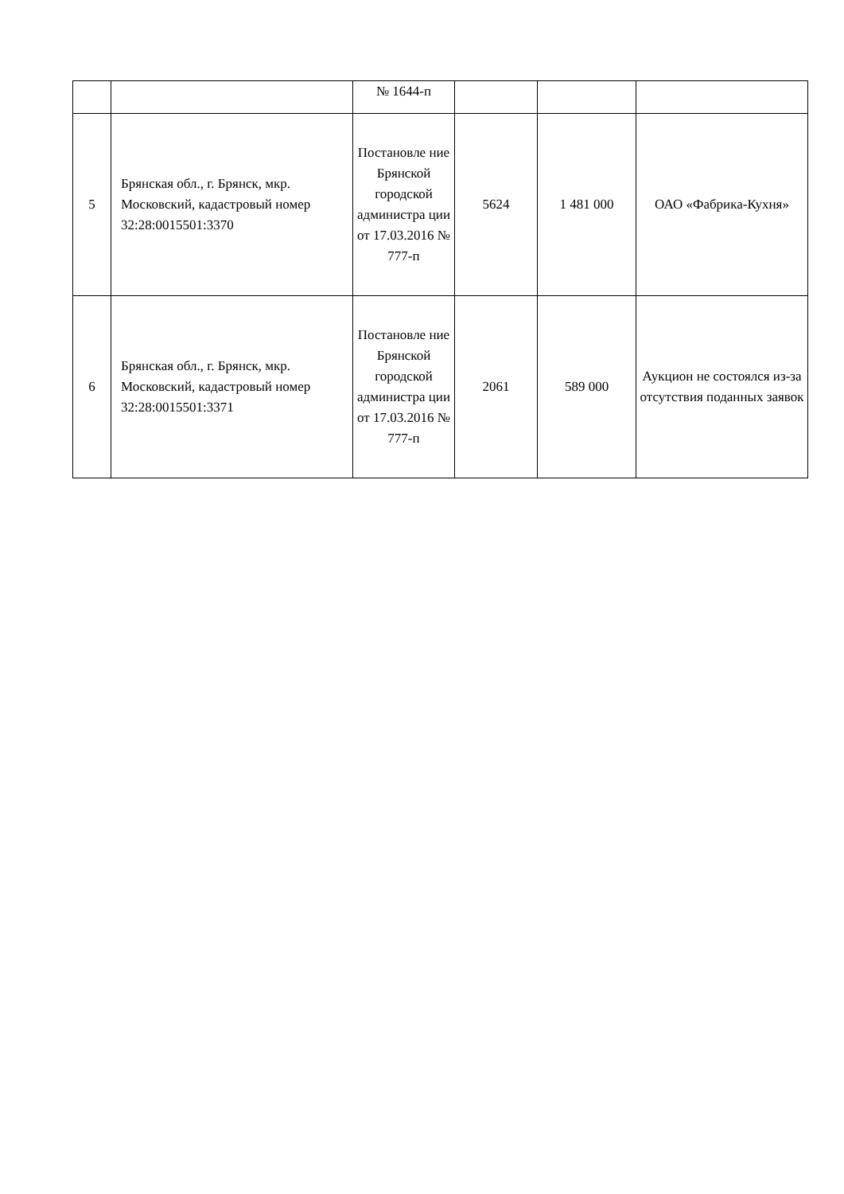| | | № 1644-п | | | |
| 5 | Брянская обл., г. Брянск, мкр. Московский, кадастровый номер 32:28:0015501:3370 | Постановле ние Брянской городской администра ции от 17.03.2016 № 777-п | 5624 | 1 481 000 | ОАО «Фабрика-Кухня» |
| 6 | Брянская обл., г. Брянск, мкр. Московский, кадастровый номер 32:28:0015501:3371 | Постановле ние Брянской городской администра ции от 17.03.2016 № 777-п | 2061 | 589 000 | Аукцион не состоялся из-за отсутствия поданных заявок |